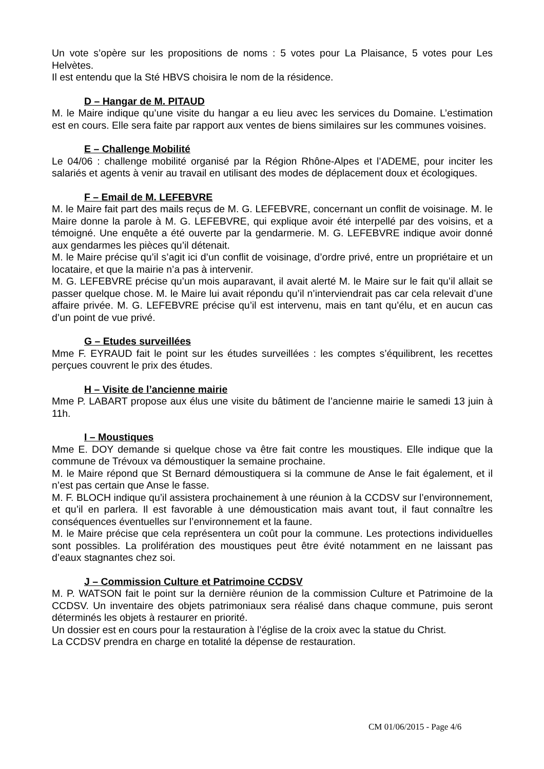Un vote s’opère sur les propositions de noms : 5 votes pour La Plaisance, 5 votes pour Les Helvètes.
Il est entendu que la Sté HBVS choisira le nom de la résidence.
D – Hangar de M. PITAUD
M. le Maire indique qu’une visite du hangar a eu lieu avec les services du Domaine. L’estimation est en cours. Elle sera faite par rapport aux ventes de biens similaires sur les communes voisines.
E – Challenge Mobilité
Le 04/06 : challenge mobilité organisé par la Région Rhône-Alpes et l’ADEME, pour inciter les salariés et agents à venir au travail en utilisant des modes de déplacement doux et écologiques.
F – Email de M. LEFEBVRE
M. le Maire fait part des mails reçus de M. G. LEFEBVRE, concernant un conflit de voisinage. M. le Maire donne la parole à M. G. LEFEBVRE, qui explique avoir été interpellé par des voisins, et a témoigné. Une enquête a été ouverte par la gendarmerie. M. G. LEFEBVRE indique avoir donné aux gendarmes les pièces qu’il détenait.
M. le Maire précise qu’il s’agit ici d’un conflit de voisinage, d’ordre privé, entre un propriétaire et un locataire, et que la mairie n’a pas à intervenir.
M. G. LEFEBVRE précise qu’un mois auparavant, il avait alerté M. le Maire sur le fait qu’il allait se passer quelque chose. M. le Maire lui avait répondu qu’il n’interviendrait pas car cela relevait d’une affaire privée. M. G. LEFEBVRE précise qu’il est intervenu, mais en tant qu’élu, et en aucun cas d’un point de vue privé.
G – Etudes surveillées
Mme F. EYRAUD fait le point sur les études surveillées : les comptes s’équilibrent, les recettes perçues couvrent le prix des études.
H – Visite de l’ancienne mairie
Mme P. LABART propose aux élus une visite du bâtiment de l’ancienne mairie le samedi 13 juin à 11h.
I – Moustiques
Mme E. DOY demande si quelque chose va être fait contre les moustiques. Elle indique que la commune de Trévoux va démoustiquer la semaine prochaine.
M. le Maire répond que St Bernard démoustiquera si la commune de Anse le fait également, et il n’est pas certain que Anse le fasse.
M. F. BLOCH indique qu’il assistera prochainement à une réunion à la CCDSV sur l’environnement, et qu’il en parlera. Il est favorable à une démoustication mais avant tout, il faut connaître les conséquences éventuelles sur l’environnement et la faune.
M. le Maire précise que cela représentera un coût pour la commune. Les protections individuelles sont possibles. La prolifération des moustiques peut être évité notamment en ne laissant pas d’eaux stagnantes chez soi.
J – Commission Culture et Patrimoine CCDSV
M. P. WATSON fait le point sur la dernière réunion de la commission Culture et Patrimoine de la CCDSV. Un inventaire des objets patrimoniaux sera réalisé dans chaque commune, puis seront déterminés les objets à restaurer en priorité.
Un dossier est en cours pour la restauration à l’église de la croix avec la statue du Christ.
La CCDSV prendra en charge en totalité la dépense de restauration.
CM 01/06/2015 - Page 4/6